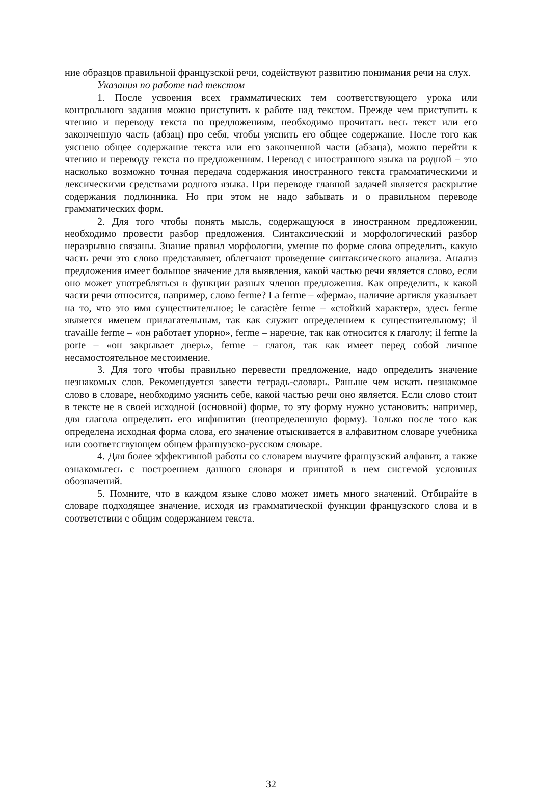ние образцов правильной французской речи, содействуют развитию понимания речи на слух.
Указания по работе над текстом
1. После усвоения всех грамматических тем соответствующего урока или контрольного задания можно приступить к работе над текстом. Прежде чем приступить к чтению и переводу текста по предложениям, необходимо прочитать весь текст или его законченную часть (абзац) про себя, чтобы уяснить его общее содержание. После того как уяснено общее содержание текста или его законченной части (абзаца), можно перейти к чтению и переводу текста по предложениям. Перевод с иностранного языка на родной – это насколько возможно точная передача содержания иностранного текста грамматическими и лексическими средствами родного языка. При переводе главной задачей является раскрытие содержания подлинника. Но при этом не надо забывать и о правильном переводе грамматических форм.
2. Для того чтобы понять мысль, содержащуюся в иностранном предложении, необходимо провести разбор предложения. Синтаксический и морфологический разбор неразрывно связаны. Знание правил морфологии, умение по форме слова определить, какую часть речи это слово представляет, облегчают проведение синтаксического анализа. Анализ предложения имеет большое значение для выявления, какой частью речи является слово, если оно может употребляться в функции разных членов предложения. Как определить, к какой части речи относится, например, слово ferme? La ferme – «ферма», наличие артикля указывает на то, что это имя существительное; le caractère ferme – «стойкий характер», здесь ferme является именем прилагательным, так как служит определением к существительному; il travaille ferme – «он работает упорно», ferme – наречие, так как относится к глаголу; il ferme la porte – «он закрывает дверь», ferme – глагол, так как имеет перед собой личное несамостоятельное местоимение.
3. Для того чтобы правильно перевести предложение, надо определить значение незнакомых слов. Рекомендуется завести тетрадь-словарь. Раньше чем искать незнакомое слово в словаре, необходимо уяснить себе, какой частью речи оно является. Если слово стоит в тексте не в своей исходной (основной) форме, то эту форму нужно установить: например, для глагола определить его инфинитив (неопределенную форму). Только после того как определена исходная форма слова, его значение отыскивается в алфавитном словаре учебника или соответствующем общем французско-русском словаре.
4. Для более эффективной работы со словарем выучите французский алфавит, а также ознакомьтесь с построением данного словаря и принятой в нем системой условных обозначений.
5. Помните, что в каждом языке слово может иметь много значений. Отбирайте в словаре подходящее значение, исходя из грамматической функции французского слова и в соответствии с общим содержанием текста.
32